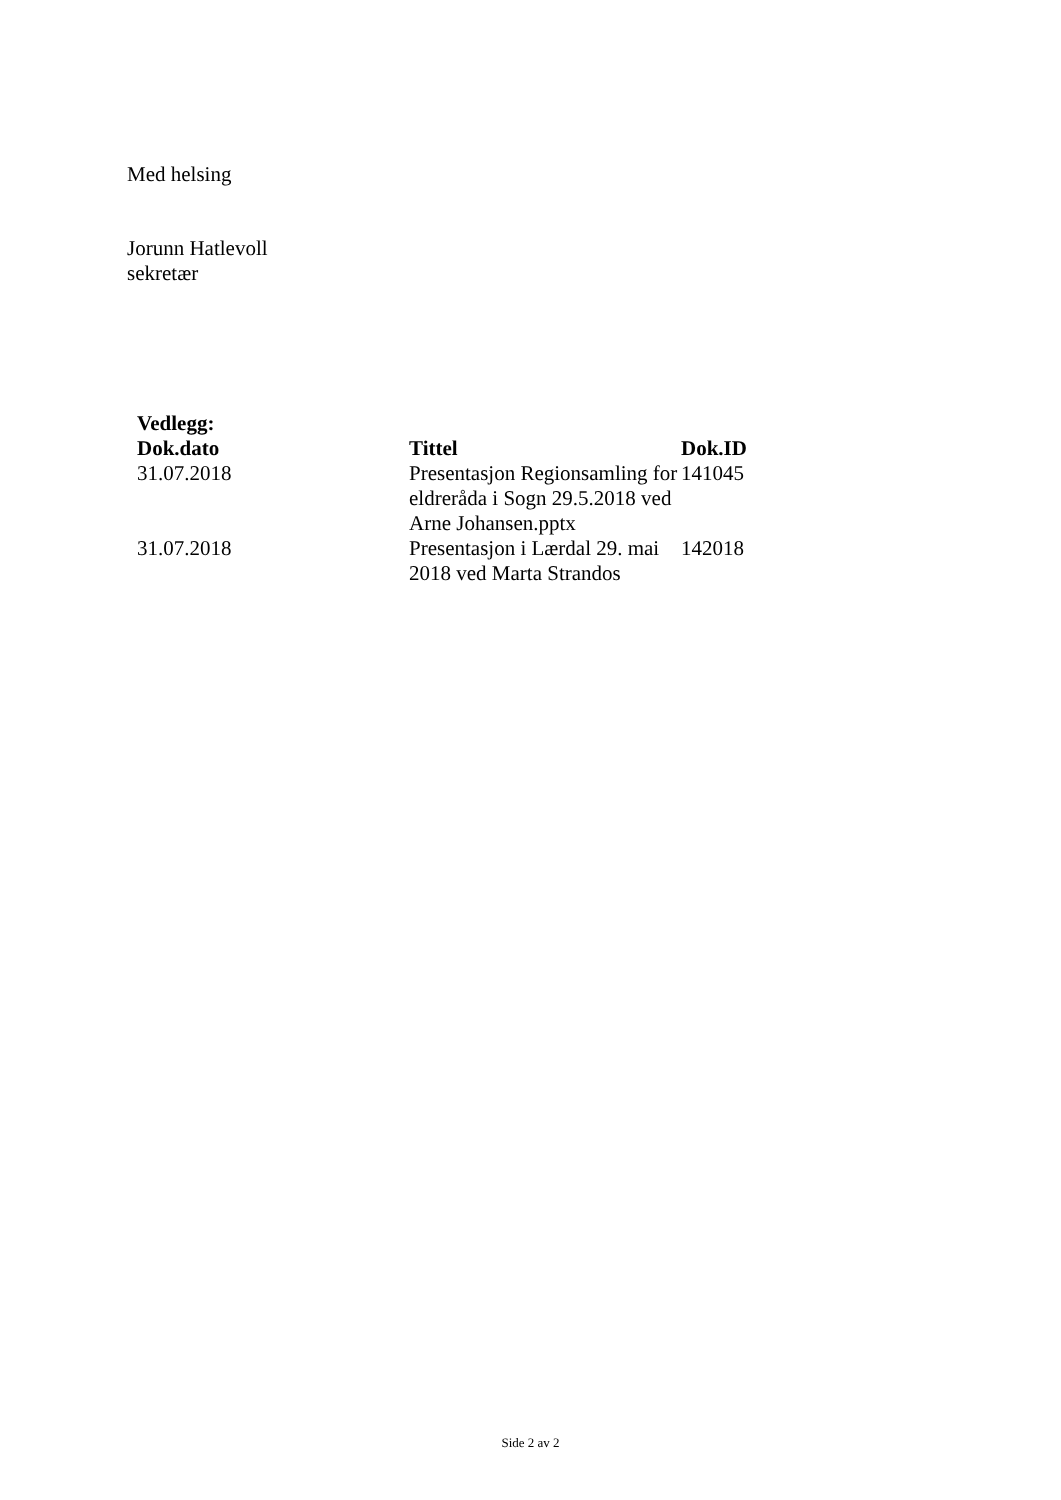Med helsing
Jorunn Hatlevoll
sekretær
Vedlegg:
| Dok.dato | Tittel | Dok.ID |
| --- | --- | --- |
| 31.07.2018 | Presentasjon Regionsamling for eldreråda i Sogn 29.5.2018 ved Arne Johansen.pptx | 141045 |
| 31.07.2018 | Presentasjon i Lærdal 29. mai 2018 ved Marta Strandos | 142018 |
Side 2 av 2